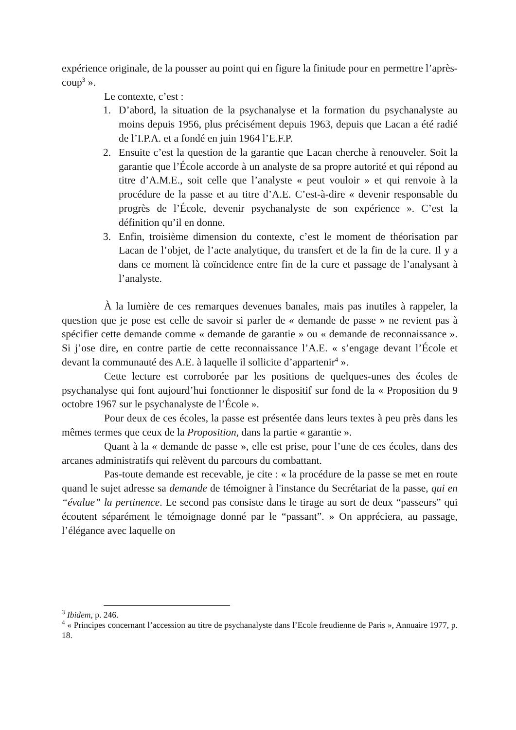expérience originale, de la pousser au point qui en figure la finitude pour en permettre l’après-coup<sup>3</sup> ».
Le contexte, c’est :
1. D’abord, la situation de la psychanalyse et la formation du psychanalyste au moins depuis 1956, plus précisément depuis 1963, depuis que Lacan a été radié de l’I.P.A. et a fondé en juin 1964 l’E.F.P.
2. Ensuite c’est la question de la garantie que Lacan cherche à renouveler. Soit la garantie que l’École accorde à un analyste de sa propre autorité et qui répond au titre d’A.M.E., soit celle que l’analyste « peut vouloir » et qui renvoie à la procédure de la passe et au titre d’A.E. C’est-à-dire « devenir responsable du progrès de l’École, devenir psychanalyste de son expérience ». C’est la définition qu’il en donne.
3. Enfin, troisième dimension du contexte, c’est le moment de théorisation par Lacan de l’objet, de l’acte analytique, du transfert et de la fin de la cure. Il y a dans ce moment là coïncidence entre fin de la cure et passage de l’analysant à l’analyste.
À la lumière de ces remarques devenues banales, mais pas inutiles à rappeler, la question que je pose est celle de savoir si parler de « demande de passe » ne revient pas à spécifier cette demande comme « demande de garantie » ou « demande de reconnaissance ». Si j’ose dire, en contre partie de cette reconnaissance l’A.E. « s’engage devant l’École et devant la communauté des A.E. à laquelle il sollicite d’appartenir<sup>4</sup> ».
Cette lecture est corroborée par les positions de quelques-unes des écoles de psychanalyse qui font aujourd’hui fonctionner le dispositif sur fond de la « Proposition du 9 octobre 1967 sur le psychanalyste de l’École ».
Pour deux de ces écoles, la passe est présentée dans leurs textes à peu près dans les mêmes termes que ceux de la Proposition, dans la partie « garantie ».
Quant à la « demande de passe », elle est prise, pour l’une de ces écoles, dans des arcanes administratifs qui relèvent du parcours du combattant.
Pas-toute demande est recevable, je cite : « la procédure de la passe se met en route quand le sujet adresse sa demande de témoigner à l'instance du Secrétariat de la passe, qui en “évalue” la pertinence. Le second pas consiste dans le tirage au sort de deux “passeurs” qui écoutent séparément le témoignage donné par le “passant”. » On appréciera, au passage, l’élégance avec laquelle on
<sup>3</sup> Ibidem, p. 246.
<sup>4</sup> « Principes concernant l’accession au titre de psychanalyste dans l’Ecole freudienne de Paris », Annuaire 1977, p. 18.